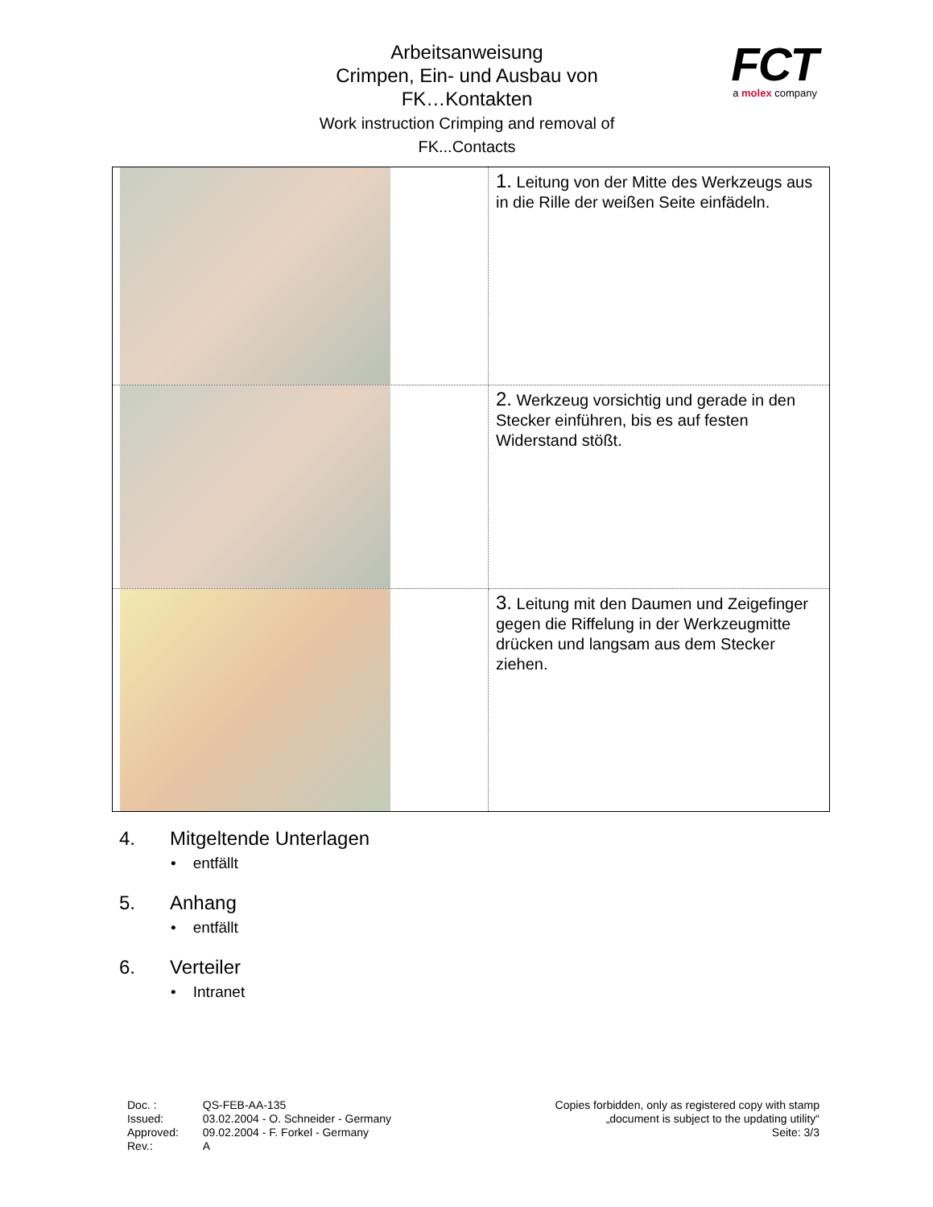Arbeitsanweisung
Crimpen, Ein- und Ausbau von
FK…Kontakten
Work instruction Crimping and removal of
FK...Contacts
FCT
a molex company
| | 1. Leitung von der Mitte des Werkzeugs aus in die Rille der weißen Seite einfädeln. |
| | 2. Werkzeug vorsichtig und gerade in den Stecker einführen, bis es auf festen Widerstand stößt. |
| | 3. Leitung mit den Daumen und Zeigefinger gegen die Riffelung in der Werkzeugmitte drücken und langsam aus dem Stecker ziehen. |
4. Mitgeltende Unterlagen
• entfällt
5. Anhang
• entfällt
6. Verteiler
• Intranet
| Doc. : | QS-FEB-AA-135 |
| Issued: | 03.02.2004 - O. Schneider - Germany |
| Approved: | 09.02.2004 - F. Forkel - Germany |
| Rev.: | A |
Copies forbidden, only as registered copy with stamp
„document is subject to the updating utility“
Seite: 3/3